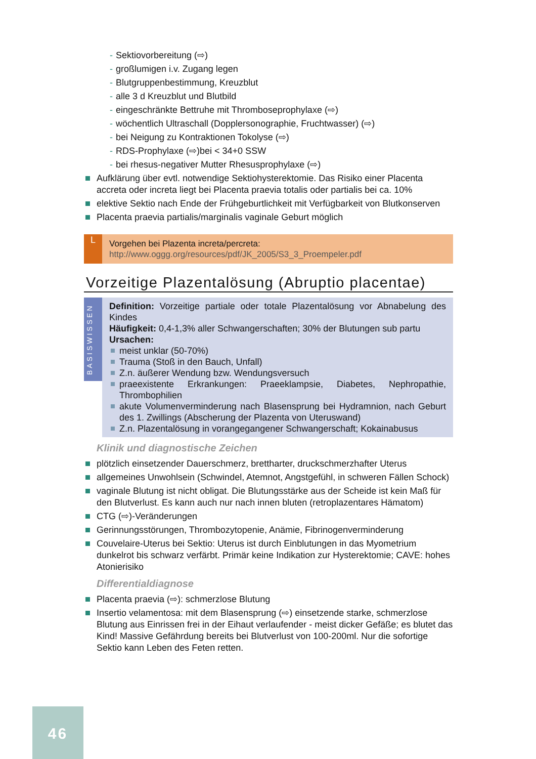- Sektiovorbereitung (⇨)
- großlumigen i.v. Zugang legen
- Blutgruppenbestimmung, Kreuzblut
- alle 3 d Kreuzblut und Blutbild
- eingeschränkte Bettruhe mit Thromboseprophylaxe (⇨)
- wöchentlich Ultraschall (Dopplersonographie, Fruchtwasser) (⇨)
- bei Neigung zu Kontraktionen Tokolyse (⇨)
- RDS-Prophylaxe (⇨)bei < 34+0 SSW
- bei rhesus-negativer Mutter Rhesusprophylaxe (⇨)
Aufklärung über evtl. notwendige Sektiohysterektomie. Das Risiko einer Placenta accreta oder increta liegt bei Placenta praevia totalis oder partialis bei ca. 10%
elektive Sektio nach Ende der Frühgeburtlichkeit mit Verfügbarkeit von Blutkonserven
Placenta praevia partialis/marginalis vaginale Geburt möglich
L
Vorgehen bei Plazenta increta/percreta:
http://www.oggg.org/resources/pdf/JK_2005/S3_3_Proempeler.pdf
Vorzeitige Plazentalösung (Abruptio placentae)
BASISWISSEN
Definition: Vorzeitige partiale oder totale Plazentalösung vor Abnabelung des Kindes
Häufigkeit: 0,4-1,3% aller Schwangerschaften; 30% der Blutungen sub partu
Ursachen:
meist unklar (50-70%)
Trauma (Stoß in den Bauch, Unfall)
Z.n. äußerer Wendung bzw. Wendungsversuch
praeexistente Erkrankungen: Praeeklampsie, Diabetes, Nephropathie, Thrombophilien
akute Volumenverminderung nach Blasensprung bei Hydramnion, nach Geburt des 1. Zwillings (Abscherung der Plazenta von Uteruswand)
Z.n. Plazentalösung in vorangegangener Schwangerschaft; Kokainabusus
Klinik und diagnostische Zeichen
plötzlich einsetzender Dauerschmerz, brettharter, druckschmerzhafter Uterus
allgemeines Unwohlsein (Schwindel, Atemnot, Angstgefühl, in schweren Fällen Schock)
vaginale Blutung ist nicht obligat. Die Blutungsstärke aus der Scheide ist kein Maß für den Blutverlust. Es kann auch nur nach innen bluten (retroplazentares Hämatom)
CTG (⇨)-Veränderungen
Gerinnungsstörungen, Thrombozytopenie, Anämie, Fibrinogenverminderung
Couvelaire-Uterus bei Sektio: Uterus ist durch Einblutungen in das Myometrium dunkelrot bis schwarz verfärbt. Primär keine Indikation zur Hysterektomie; CAVE: hohes Atonierisiko
Differentialdiagnose
Placenta praevia (⇨): schmerzlose Blutung
Insertio velamentosa: mit dem Blasensprung (⇨) einsetzende starke, schmerzlose Blutung aus Einrissen frei in der Eihaut verlaufender - meist dicker Gefäße; es blutet das Kind! Massive Gefährdung bereits bei Blutverlust von 100-200ml. Nur die sofortige Sektio kann Leben des Feten retten.
46